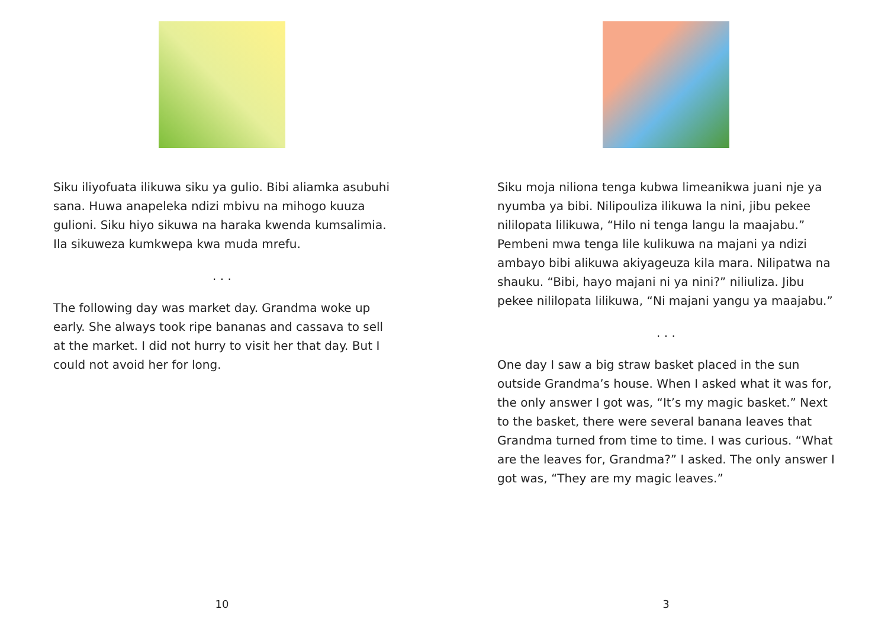Siku iliyofuata ilikuwa siku ya gulio. Bibi aliamka asubuhi sana. Huwa anapeleka ndizi mbivu na mihogo kuuza gulioni. Siku hiyo sikuwa na haraka kwenda kumsalimia. Ila sikuweza kumkwepa kwa muda mrefu.
. . .
The following day was market day. Grandma woke up early. She always took ripe bananas and cassava to sell at the market. I did not hurry to visit her that day. But I could not avoid her for long.
10
Siku moja niliona tenga kubwa limeanikwa juani nje ya nyumba ya bibi. Nilipouliza ilikuwa la nini, jibu pekee nililopata lilikuwa, “Hilo ni tenga langu la maajabu.” Pembeni mwa tenga lile kulikuwa na majani ya ndizi ambayo bibi alikuwa akiyageuza kila mara. Nilipatwa na shauku. “Bibi, hayo majani ni ya nini?” niliuliza. Jibu pekee nililopata lilikuwa, “Ni majani yangu ya maajabu.”
. . .
One day I saw a big straw basket placed in the sun outside Grandma’s house. When I asked what it was for, the only answer I got was, “It’s my magic basket.” Next to the basket, there were several banana leaves that Grandma turned from time to time. I was curious. “What are the leaves for, Grandma?” I asked. The only answer I got was, “They are my magic leaves.”
3